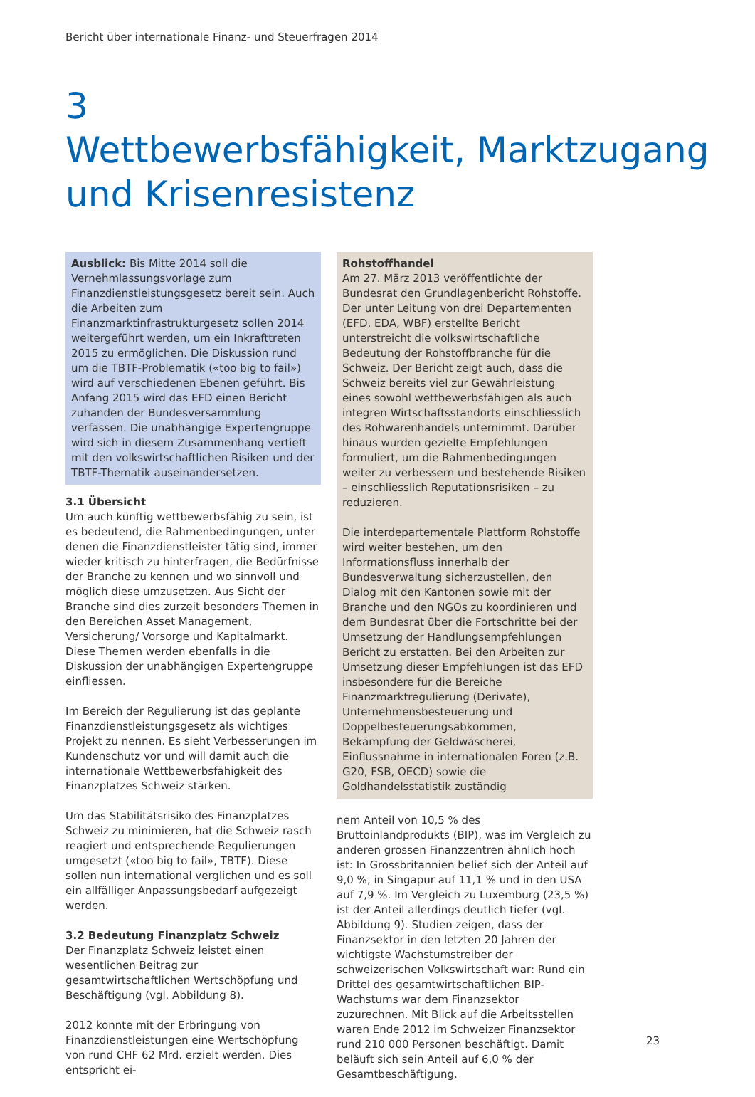Bericht über internationale Finanz- und Steuerfragen 2014
3
Wettbewerbsfähigkeit, Marktzugang
und Krisenresistenz
Ausblick: Bis Mitte 2014 soll die Vernehmlassungsvorlage zum Finanzdienstleistungsgesetz bereit sein. Auch die Arbeiten zum Finanzmarktinfrastrukturgesetz sollen 2014 weitergeführt werden, um ein Inkrafttreten 2015 zu ermöglichen. Die Diskussion rund um die TBTF-Problematik («too big to fail») wird auf verschiedenen Ebenen geführt. Bis Anfang 2015 wird das EFD einen Bericht zuhanden der Bundesversammlung verfassen. Die unabhängige Expertengruppe wird sich in diesem Zusammenhang vertieft mit den volkswirtschaftlichen Risiken und der TBTF-Thematik auseinandersetzen.
3.1 Übersicht
Um auch künftig wettbewerbsfähig zu sein, ist es bedeutend, die Rahmenbedingungen, unter denen die Finanzdienstleister tätig sind, immer wieder kritisch zu hinterfragen, die Bedürfnisse der Branche zu kennen und wo sinnvoll und möglich diese umzusetzen. Aus Sicht der Branche sind dies zurzeit besonders Themen in den Bereichen Asset Management, Versicherung/ Vorsorge und Kapitalmarkt. Diese Themen werden ebenfalls in die Diskussion der unabhängigen Expertengruppe einfliessen.
Im Bereich der Regulierung ist das geplante Finanzdienstleistungsgesetz als wichtiges Projekt zu nennen. Es sieht Verbesserungen im Kundenschutz vor und will damit auch die internationale Wettbewerbsfähigkeit des Finanzplatzes Schweiz stärken.
Um das Stabilitätsrisiko des Finanzplatzes Schweiz zu minimieren, hat die Schweiz rasch reagiert und entsprechende Regulierungen umgesetzt («too big to fail», TBTF). Diese sollen nun international verglichen und es soll ein allfälliger Anpassungsbedarf aufgezeigt werden.
3.2 Bedeutung Finanzplatz Schweiz
Der Finanzplatz Schweiz leistet einen wesentlichen Beitrag zur gesamtwirtschaftlichen Wertschöpfung und Beschäftigung (vgl. Abbildung 8).
2012 konnte mit der Erbringung von Finanzdienstleistungen eine Wertschöpfung von rund CHF 62 Mrd. erzielt werden. Dies entspricht ei-
Rohstoffhandel
Am 27. März 2013 veröffentlichte der Bundesrat den Grundlagenbericht Rohstoffe. Der unter Leitung von drei Departementen (EFD, EDA, WBF) erstellte Bericht unterstreicht die volkswirtschaftliche Bedeutung der Rohstoffbranche für die Schweiz. Der Bericht zeigt auch, dass die Schweiz bereits viel zur Gewährleistung eines sowohl wettbewerbsfähigen als auch integren Wirtschaftsstandorts einschliesslich des Rohwarenhandels unternimmt. Darüber hinaus wurden gezielte Empfehlungen formuliert, um die Rahmenbedingungen weiter zu verbessern und bestehende Risiken – einschliesslich Reputationsrisiken – zu reduzieren.
Die interdepartementale Plattform Rohstoffe wird weiter bestehen, um den Informationsfluss innerhalb der Bundesverwaltung sicherzustellen, den Dialog mit den Kantonen sowie mit der Branche und den NGOs zu koordinieren und dem Bundesrat über die Fortschritte bei der Umsetzung der Handlungsempfehlungen Bericht zu erstatten. Bei den Arbeiten zur Umsetzung dieser Empfehlungen ist das EFD insbesondere für die Bereiche Finanzmarktregulierung (Derivate), Unternehmensbesteuerung und Doppelbesteuerungsabkommen, Bekämpfung der Geldwäscherei, Einflussnahme in internationalen Foren (z.B. G20, FSB, OECD) sowie die Goldhandelsstatistik zuständig
nem Anteil von 10,5 % des Bruttoinlandprodukts (BIP), was im Vergleich zu anderen grossen Finanzzentren ähnlich hoch ist: In Grossbritannien belief sich der Anteil auf 9,0 %, in Singapur auf 11,1 % und in den USA auf 7,9 %. Im Vergleich zu Luxemburg (23,5 %) ist der Anteil allerdings deutlich tiefer (vgl. Abbildung 9). Studien zeigen, dass der Finanzsektor in den letzten 20 Jahren der wichtigste Wachstumstreiber der schweizerischen Volkswirtschaft war: Rund ein Drittel des gesamtwirtschaftlichen BIP-Wachstums war dem Finanzsektor zuzurechnen. Mit Blick auf die Arbeitsstellen waren Ende 2012 im Schweizer Finanzsektor rund 210 000 Personen beschäftigt. Damit beläuft sich sein Anteil auf 6,0 % der Gesamtbeschäftigung.
23